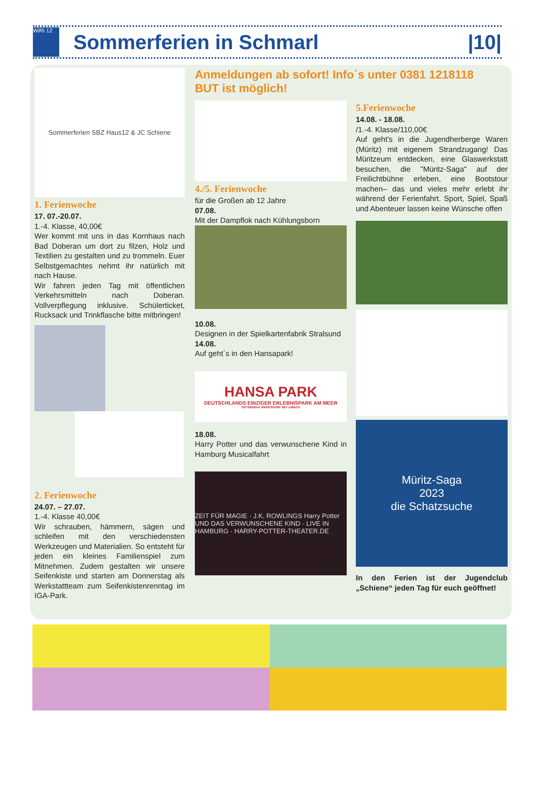WiRi 12
Sommerferien in Schmarl |10|
Sommerferien SBZ Haus12 & JC Schiene
1. Ferienwoche
17. 07.-20.07.
1.-4. Klasse, 40,00€
Wer kommt mit uns in das Kornhaus nach Bad Doberan um dort zu filzen, Holz und Textilien zu gestalten und zu trommeln. Euer Selbstgemachtes nehmt ihr natürlich mit nach Hause.
Wir fahren jeden Tag mit öffentlichen Verkehrsmitteln nach Doberan. Vollverpflegung inklusive. Schülerticket, Rucksack und Trinkflasche bitte mitbringen!
2. Ferienwoche
24.07. – 27.07.
1.-4. Klasse 40,00€
Wir schrauben, hämmern, sägen und schleifen mit den verschiedensten Werkzeugen und Materialien. So entsteht für jeden ein kleines Familienspiel zum Mitnehmen. Zudem gestalten wir unsere Seifenkiste und starten am Donnerstag als Werkstattteam zum Seifenkistenrenntag im IGA-Park.
Anmeldungen ab sofort! Info´s unter 0381 1218118
BUT ist möglich!
4./5. Ferienwoche
für die Großen ab 12 Jahre
07.08.
Mit der Dampflok nach Kühlungsborn
10.08.
Designen in der Spielkartenfabrik Stralsund
14.08.
Auf geht´s in den Hansapark!
HANSA PARK
DEUTSCHLANDS EINZIGER ERLEBNISPARK AM MEER
OSTSEEBAD SIERKSDORF BEI LÜBECK
18.08.
Harry Potter und das verwunschene Kind in Hamburg Musicalfahrt
ZEIT FÜR MAGIE · J.K. ROWLINGS Harry Potter UND DAS VERWUNSCHENE KIND · LIVE IN HAMBURG · HARRY-POTTER-THEATER.DE
5.Ferienwoche
14.08. - 18.08.
/1.-4. Klasse/110,00€
Auf geht's in die Jugendherberge Waren (Müritz) mit eigenem Strandzugang! Das Müritzeum entdecken, eine Glaswerkstatt besuchen, die "Müritz-Saga" auf der Freilichtbühne erleben, eine Bootstour machen– das und vieles mehr erlebt ihr während der Ferienfahrt. Sport, Spiel, Spaß und Abenteuer lassen keine Wünsche offen
Müritz-Saga
2023
die Schatzsuche
In den Ferien ist der Jugendclub „Schiene“ jeden Tag für euch geöffnet!